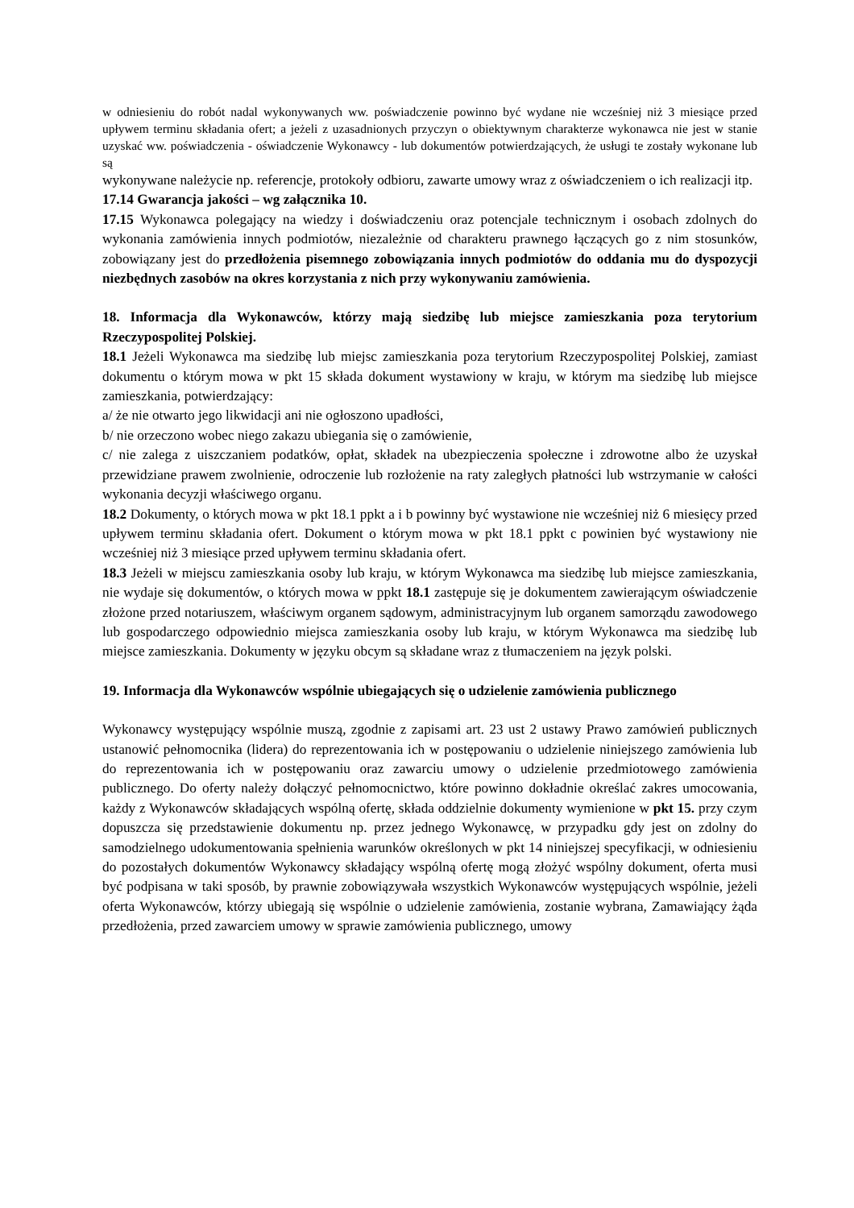w odniesieniu do robót nadal wykonywanych ww. poświadczenie powinno być wydane nie wcześniej niż 3 miesiące przed upływem terminu składania ofert; a jeżeli z uzasadnionych przyczyn o obiektywnym charakterze wykonawca nie jest w stanie uzyskać ww. poświadczenia - oświadczenie Wykonawcy - lub dokumentów potwierdzających, że usługi te zostały wykonane lub są
wykonywane należycie np. referencje, protokoły odbioru, zawarte umowy wraz z oświadczeniem o ich realizacji itp.
17.14 Gwarancja jakości – wg załącznika 10.
17.15 Wykonawca polegający na wiedzy i doświadczeniu oraz potencjale technicznym i osobach zdolnych do wykonania zamówienia innych podmiotów, niezależnie od charakteru prawnego łączących go z nim stosunków, zobowiązany jest do przedłożenia pisemnego zobowiązania innych podmiotów do oddania mu do dyspozycji niezbędnych zasobów na okres korzystania z nich przy wykonywaniu zamówienia.
18. Informacja dla Wykonawców, którzy mają siedzibę lub miejsce zamieszkania poza terytorium Rzeczypospolitej Polskiej.
18.1 Jeżeli Wykonawca ma siedzibę lub miejsc zamieszkania poza terytorium Rzeczypospolitej Polskiej, zamiast dokumentu o którym mowa w pkt 15 składa dokument wystawiony w kraju, w którym ma siedzibę lub miejsce zamieszkania, potwierdzający:
a/ że nie otwarto jego likwidacji ani nie ogłoszono upadłości,
b/ nie orzeczono wobec niego zakazu ubiegania się o zamówienie,
c/ nie zalega z uiszczaniem podatków, opłat, składek na ubezpieczenia społeczne i zdrowotne albo że uzyskał przewidziane prawem zwolnienie, odroczenie lub rozłożenie na raty zaległych płatności lub wstrzymanie w całości wykonania decyzji właściwego organu.
18.2 Dokumenty, o których mowa w pkt 18.1 ppkt a i b powinny być wystawione nie wcześniej niż 6 miesięcy przed upływem terminu składania ofert. Dokument o którym mowa w pkt 18.1 ppkt c powinien być wystawiony nie wcześniej niż 3 miesiące przed upływem terminu składania ofert.
18.3 Jeżeli w miejscu zamieszkania osoby lub kraju, w którym Wykonawca ma siedzibę lub miejsce zamieszkania, nie wydaje się dokumentów, o których mowa w ppkt 18.1 zastępuje się je dokumentem zawierającym oświadczenie złożone przed notariuszem, właściwym organem sądowym, administracyjnym lub organem samorządu zawodowego lub gospodarczego odpowiednio miejsca zamieszkania osoby lub kraju, w którym Wykonawca ma siedzibę lub miejsce zamieszkania. Dokumenty w języku obcym są składane wraz z tłumaczeniem na język polski.
19. Informacja dla Wykonawców wspólnie ubiegających się o udzielenie zamówienia publicznego
Wykonawcy występujący wspólnie muszą, zgodnie z zapisami art. 23 ust 2 ustawy Prawo zamówień publicznych ustanowić pełnomocnika (lidera) do reprezentowania ich w postępowaniu o udzielenie niniejszego zamówienia lub do reprezentowania ich w postępowaniu oraz zawarciu umowy o udzielenie przedmiotowego zamówienia publicznego. Do oferty należy dołączyć pełnomocnictwo, które powinno dokładnie określać zakres umocowania, każdy z Wykonawców składających wspólną ofertę, składa oddzielnie dokumenty wymienione w pkt 15. przy czym dopuszcza się przedstawienie dokumentu np. przez jednego Wykonawcę, w przypadku gdy jest on zdolny do samodzielnego udokumentowania spełnienia warunków określonych w pkt 14 niniejszej specyfikacji, w odniesieniu do pozostałych dokumentów Wykonawcy składający wspólną ofertę mogą złożyć wspólny dokument, oferta musi być podpisana w taki sposób, by prawnie zobowiązywała wszystkich Wykonawców występujących wspólnie, jeżeli oferta Wykonawców, którzy ubiegają się wspólnie o udzielenie zamówienia, zostanie wybrana, Zamawiający żąda przedłożenia, przed zawarciem umowy w sprawie zamówienia publicznego, umowy